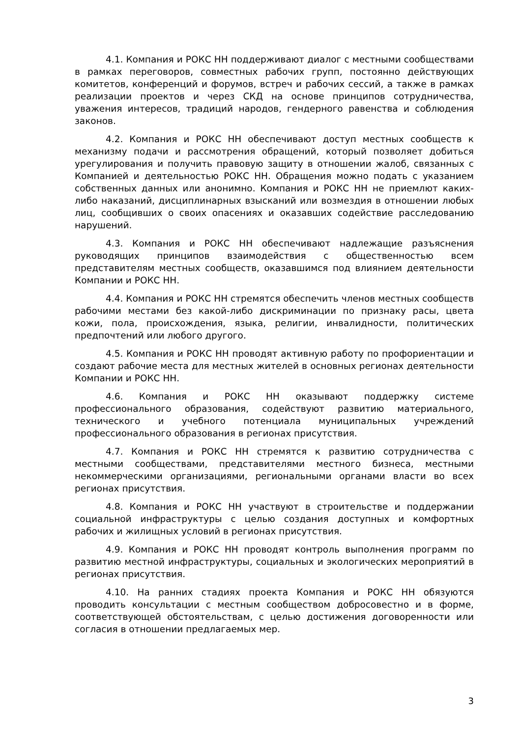4.1. Компания и РОКС НН поддерживают диалог с местными сообществами в рамках переговоров, совместных рабочих групп, постоянно действующих комитетов, конференций и форумов, встреч и рабочих сессий, а также в рамках реализации проектов и через СКД на основе принципов сотрудничества, уважения интересов, традиций народов, гендерного равенства и соблюдения законов.
4.2. Компания и РОКС НН обеспечивают доступ местных сообществ к механизму подачи и рассмотрения обращений, который позволяет добиться урегулирования и получить правовую защиту в отношении жалоб, связанных с Компанией и деятельностью РОКС НН. Обращения можно подать с указанием собственных данных или анонимно. Компания и РОКС НН не приемлют каких-либо наказаний, дисциплинарных взысканий или возмездия в отношении любых лиц, сообщивших о своих опасениях и оказавших содействие расследованию нарушений.
4.3. Компания и РОКС НН обеспечивают надлежащие разъяснения руководящих принципов взаимодействия с общественностью всем представителям местных сообществ, оказавшимся под влиянием деятельности Компании и РОКС НН.
4.4. Компания и РОКС НН стремятся обеспечить членов местных сообществ рабочими местами без какой-либо дискриминации по признаку расы, цвета кожи, пола, происхождения, языка, религии, инвалидности, политических предпочтений или любого другого.
4.5. Компания и РОКС НН проводят активную работу по профориентации и создают рабочие места для местных жителей в основных регионах деятельности Компании и РОКС НН.
4.6. Компания и РОКС НН оказывают поддержку системе профессионального образования, содействуют развитию материального, технического и учебного потенциала муниципальных учреждений профессионального образования в регионах присутствия.
4.7. Компания и РОКС НН стремятся к развитию сотрудничества с местными сообществами, представителями местного бизнеса, местными некоммерческими организациями, региональными органами власти во всех регионах присутствия.
4.8. Компания и РОКС НН участвуют в строительстве и поддержании социальной инфраструктуры с целью создания доступных и комфортных рабочих и жилищных условий в регионах присутствия.
4.9. Компания и РОКС НН проводят контроль выполнения программ по развитию местной инфраструктуры, социальных и экологических мероприятий в регионах присутствия.
4.10. На ранних стадиях проекта Компания и РОКС НН обязуются проводить консультации с местным сообществом добросовестно и в форме, соответствующей обстоятельствам, с целью достижения договоренности или согласия в отношении предлагаемых мер.
3